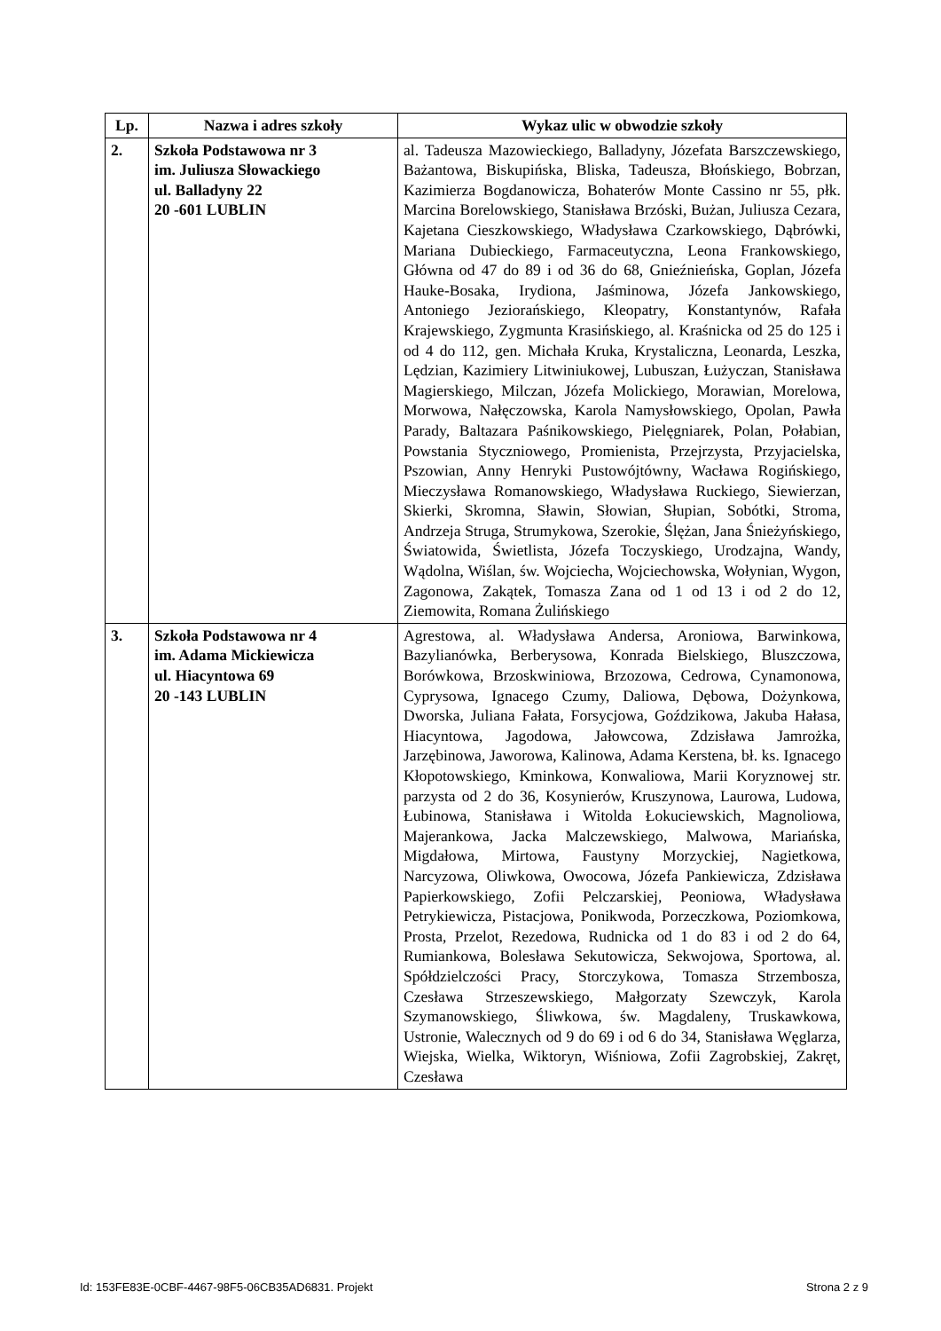| Lp. | Nazwa i adres szkoły | Wykaz ulic w obwodzie szkoły |
| --- | --- | --- |
| 2. | Szkoła Podstawowa nr 3 im. Juliusza Słowackiego ul. Balladyny 22 20 -601 LUBLIN | al. Tadeusza Mazowieckiego, Balladyny, Józefata Barszczewskiego, Bażantowa, Biskupińska, Bliska, Tadeusza, Błońskiego, Bobrzan, Kazimierza Bogdanowicza, Bohaterów Monte Cassino nr 55, płk. Marcina Borelowskiego, Stanisława Brzóski, Bużan, Juliusza Cezara, Kajetana Cieszkowskiego, Władysława Czarkowskiego, Dąbrówki, Mariana Dubieckiego, Farmaceutyczna, Leona Frankowskiego, Główna od 47 do 89 i od 36 do 68, Gnieźnieńska, Goplan, Józefa Hauke-Bosaka, Irydiona, Jaśminowa, Józefa Jankowskiego, Antoniego Jeziorańskiego, Kleopatry, Konstantynów, Rafała Krajewskiego, Zygmunta Krasińskiego, al. Kraśnicka od 25 do 125 i od 4 do 112, gen. Michała Kruka, Krystaliczna, Leonarda, Leszka, Lędzian, Kazimiery Litwiniukowej, Lubuszan, Łużyczan, Stanisława Magierskiego, Milczan, Józefa Molickiego, Morawian, Morelowa, Morwowa, Nałęczowska, Karola Namysłowskiego, Opolan, Pawła Parady, Baltazara Paśnikowskiego, Pielęgniarek, Polan, Połabian, Powstania Styczniowego, Promienista, Przejrzysta, Przyjacielska, Pszowian, Anny Henryki Pustowójtówny, Wacława Rogińskiego, Mieczysława Romanowskiego, Władysława Ruckiego, Siewierzan, Skierki, Skromna, Sławin, Słowian, Słupian, Sobótki, Stroma, Andrzeja Struga, Strumykowa, Szerokie, Ślężan, Jana Śnieżyńskiego, Światowida, Świetlista, Józefa Toczyskiego, Urodzajna, Wandy, Wądolna, Wiślan, św. Wojciecha, Wojciechowska, Wołynian, Wygon, Zagonowa, Zakątek, Tomasza Zana od 1 od 13 i od 2 do 12, Ziemowita, Romana Żulińskiego |
| 3. | Szkoła Podstawowa nr 4 im. Adama Mickiewicza ul. Hiacyntowa 69 20 -143 LUBLIN | Agrestowa, al. Władysława Andersa, Aroniowa, Barwinkowa, Bazylianówka, Berberysowa, Konrada Bielskiego, Bluszczowa, Borówkowa, Brzoskwiniowa, Brzozowa, Cedrowa, Cynamonowa, Cyprysowa, Ignacego Czumy, Daliowa, Dębowa, Dożynkowa, Dworska, Juliana Fałata, Forsycjowa, Goździkowa, Jakuba Hałasa, Hiacyntowa, Jagodowa, Jałowcowa, Zdzisława Jamrożka, Jarzębinowa, Jaworowa, Kalinowa, Adama Kerstena, bł. ks. Ignacego Kłopotowskiego, Kminkowa, Konwaliowa, Marii Koryznowej str. parzysta od 2 do 36, Kosynierów, Kruszynowa, Laurowa, Ludowa, Łubinowa, Stanisława i Witolda Łokuciewskich, Magnoliowa, Majerankowa, Jacka Malczewskiego, Malwowa, Mariańska, Migdałowa, Mirtowa, Faustyny Morzyckiej, Nagietkowa, Narcyzowa, Oliwkowa, Owocowa, Józefa Pankiewicza, Zdzisława Papierkowskiego, Zofii Pelczarskiej, Peoniowa, Władysława Petrykiewicza, Pistacjowa, Ponikwoda, Porzeczkowa, Poziomkowa, Prosta, Przelot, Rezedowa, Rudnicka od 1 do 83 i od 2 do 64, Rumiankowa, Bolesława Sekutowicza, Sekwojowa, Sportowa, al. Spółdzielczości Pracy, Storczykowa, Tomasza Strzembosza, Czesława Strzeszewskiego, Małgorzaty Szewczyk, Karola Szymanowskiego, Śliwkowa, św. Magdaleny, Truskawkowa, Ustronie, Walecznych od 9 do 69 i od 6 do 34, Stanisława Węglarza, Wiejska, Wielka, Wiktoryn, Wiśniowa, Zofii Zagrobskiej, Zakręt, Czesława |
Id: 153FE83E-0CBF-4467-98F5-06CB35AD6831. Projekt Strona 2 z 9